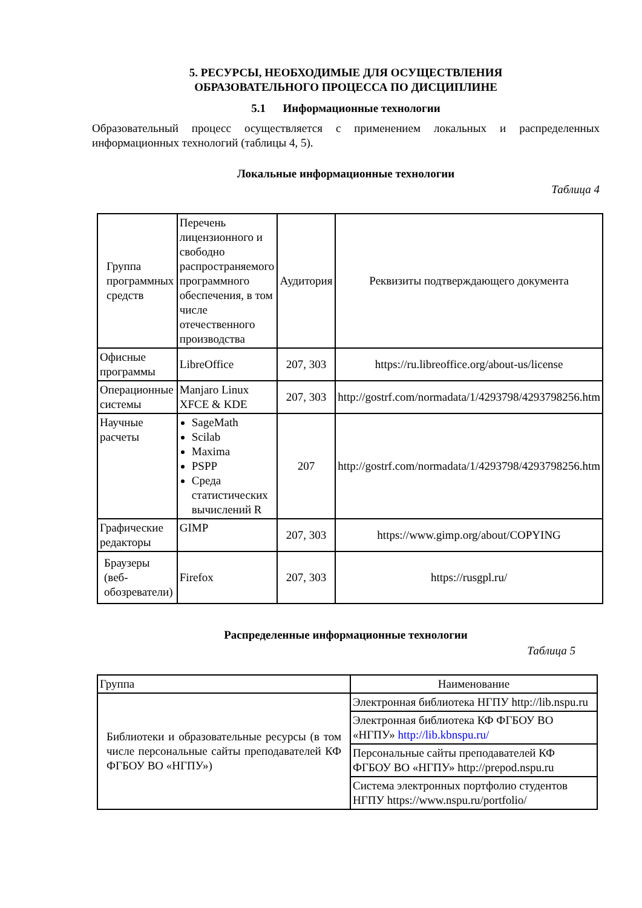5. РЕСУРСЫ, НЕОБХОДИМЫЕ ДЛЯ ОСУЩЕСТВЛЕНИЯ
ОБРАЗОВАТЕЛЬНОГО ПРОЦЕССА ПО ДИСЦИПЛИНЕ
5.1 Информационные технологии
Образовательный процесс осуществляется с применением локальных и распределенных информационных технологий (таблицы 4, 5).
Локальные информационные технологии
Таблица 4
| Группа программных средств | Перечень лицензионного и свободно распространяемого программного обеспечения, в том числе отечественного производства | Аудитория | Реквизиты подтверждающего документа |
| Офисные программы | LibreOffice | 207, 303 | https://ru.libreoffice.org/about-us/license |
| Операционные системы | Manjaro Linux XFCE & KDE | 207, 303 | http://gostrf.com/normadata/1/4293798/4293798256.htm |
| Научные расчеты | SageMath Scilab Maxima PSPP Среда статистических вычислений R | 207 | http://gostrf.com/normadata/1/4293798/4293798256.htm |
| Графические редакторы | GIMP | 207, 303 | https://www.gimp.org/about/COPYING |
| Браузеры (веб-обозреватели) | Firefox | 207, 303 | https://rusgpl.ru/ |
Распределенные информационные технологии
Таблица 5
| Группа | Наименование |
| Библиотеки и образовательные ресурсы (в том числе персональные сайты преподавателей КФ ФГБОУ ВО «НГПУ») | Электронная библиотека НГПУ http://lib.nspu.ru |
| | Электронная библиотека КФ ФГБОУ ВО «НГПУ» http://lib.kbnspu.ru/ |
| | Персональные сайты преподавателей КФ ФГБОУ ВО «НГПУ» http://prepod.nspu.ru |
| | Система электронных портфолио студентов НГПУ https://www.nspu.ru/portfolio/ |